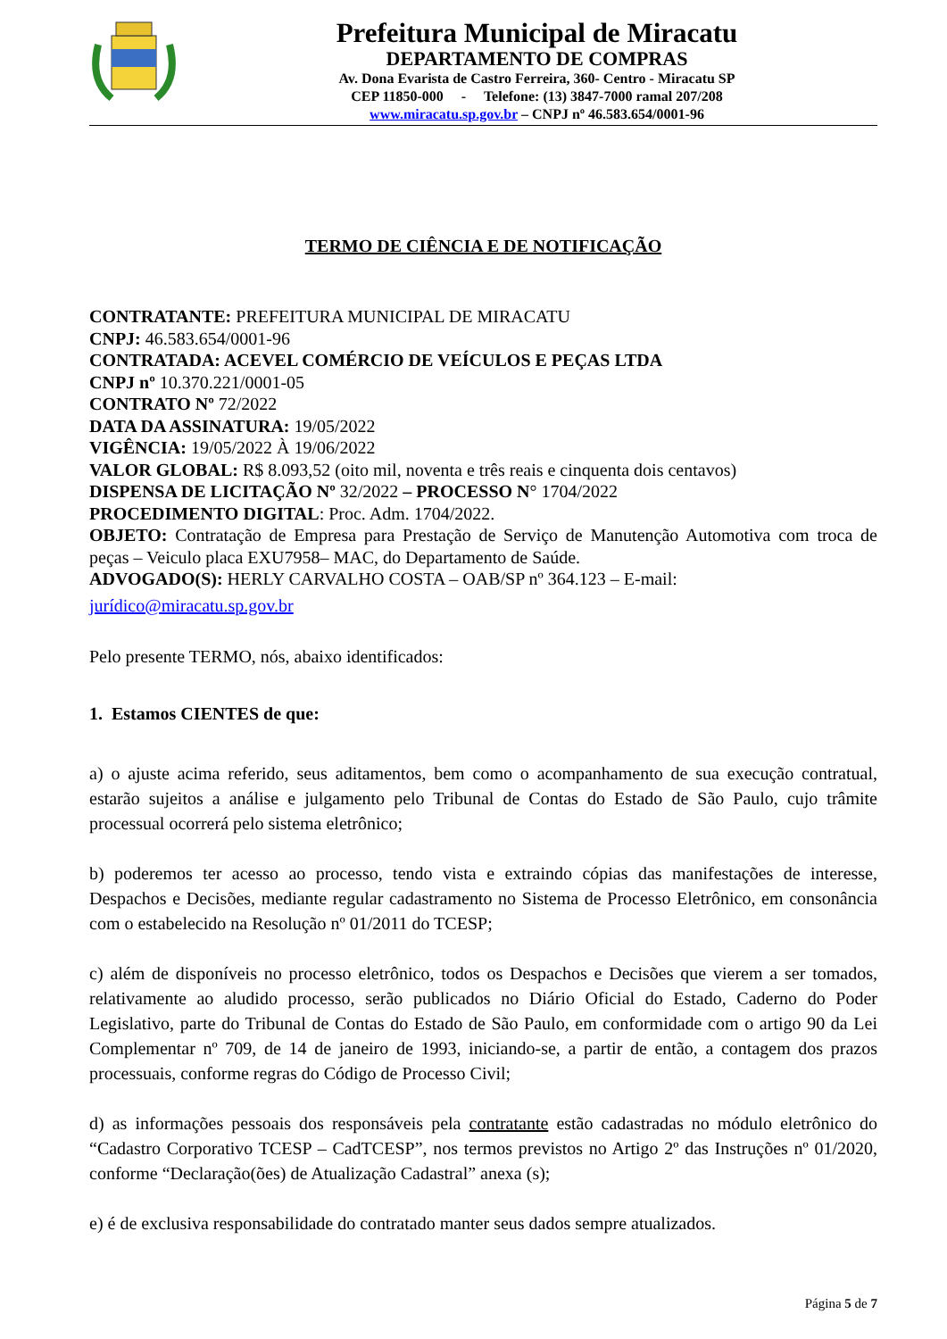Prefeitura Municipal de Miracatu
DEPARTAMENTO DE COMPRAS
Av. Dona Evarista de Castro Ferreira, 360- Centro - Miracatu SP
CEP 11850-000 - Telefone: (13) 3847-7000 ramal 207/208
www.miracatu.sp.gov.br – CNPJ nº 46.583.654/0001-96
TERMO DE CIÊNCIA E DE NOTIFICAÇÃO
CONTRATANTE: PREFEITURA MUNICIPAL DE MIRACATU
CNPJ: 46.583.654/0001-96
CONTRATADA: ACEVEL COMÉRCIO DE VEÍCULOS E PEÇAS LTDA
CNPJ nº 10.370.221/0001-05
CONTRATO Nº 72/2022
DATA DA ASSINATURA: 19/05/2022
VIGÊNCIA: 19/05/2022 À 19/06/2022
VALOR GLOBAL: R$ 8.093,52 (oito mil, noventa e três reais e cinquenta dois centavos)
DISPENSA DE LICITAÇÃO Nº 32/2022 – PROCESSO N° 1704/2022
PROCEDIMENTO DIGITAL: Proc. Adm. 1704/2022.
OBJETO: Contratação de Empresa para Prestação de Serviço de Manutenção Automotiva com troca de peças – Veiculo placa EXU7958– MAC, do Departamento de Saúde.
ADVOGADO(S): HERLY CARVALHO COSTA – OAB/SP nº 364.123 – E-mail:
jurídico@miracatu.sp.gov.br
Pelo presente TERMO, nós, abaixo identificados:
1. Estamos CIENTES de que:
a) o ajuste acima referido, seus aditamentos, bem como o acompanhamento de sua execução contratual, estarão sujeitos a análise e julgamento pelo Tribunal de Contas do Estado de São Paulo, cujo trâmite processual ocorrerá pelo sistema eletrônico;
b) poderemos ter acesso ao processo, tendo vista e extraindo cópias das manifestações de interesse, Despachos e Decisões, mediante regular cadastramento no Sistema de Processo Eletrônico, em consonância com o estabelecido na Resolução nº 01/2011 do TCESP;
c) além de disponíveis no processo eletrônico, todos os Despachos e Decisões que vierem a ser tomados, relativamente ao aludido processo, serão publicados no Diário Oficial do Estado, Caderno do Poder Legislativo, parte do Tribunal de Contas do Estado de São Paulo, em conformidade com o artigo 90 da Lei Complementar nº 709, de 14 de janeiro de 1993, iniciando-se, a partir de então, a contagem dos prazos processuais, conforme regras do Código de Processo Civil;
d) as informações pessoais dos responsáveis pela contratante estão cadastradas no módulo eletrônico do “Cadastro Corporativo TCESP – CadTCESP”, nos termos previstos no Artigo 2º das Instruções nº 01/2020, conforme “Declaração(ões) de Atualização Cadastral” anexa (s);
e) é de exclusiva responsabilidade do contratado manter seus dados sempre atualizados.
Página 5 de 7